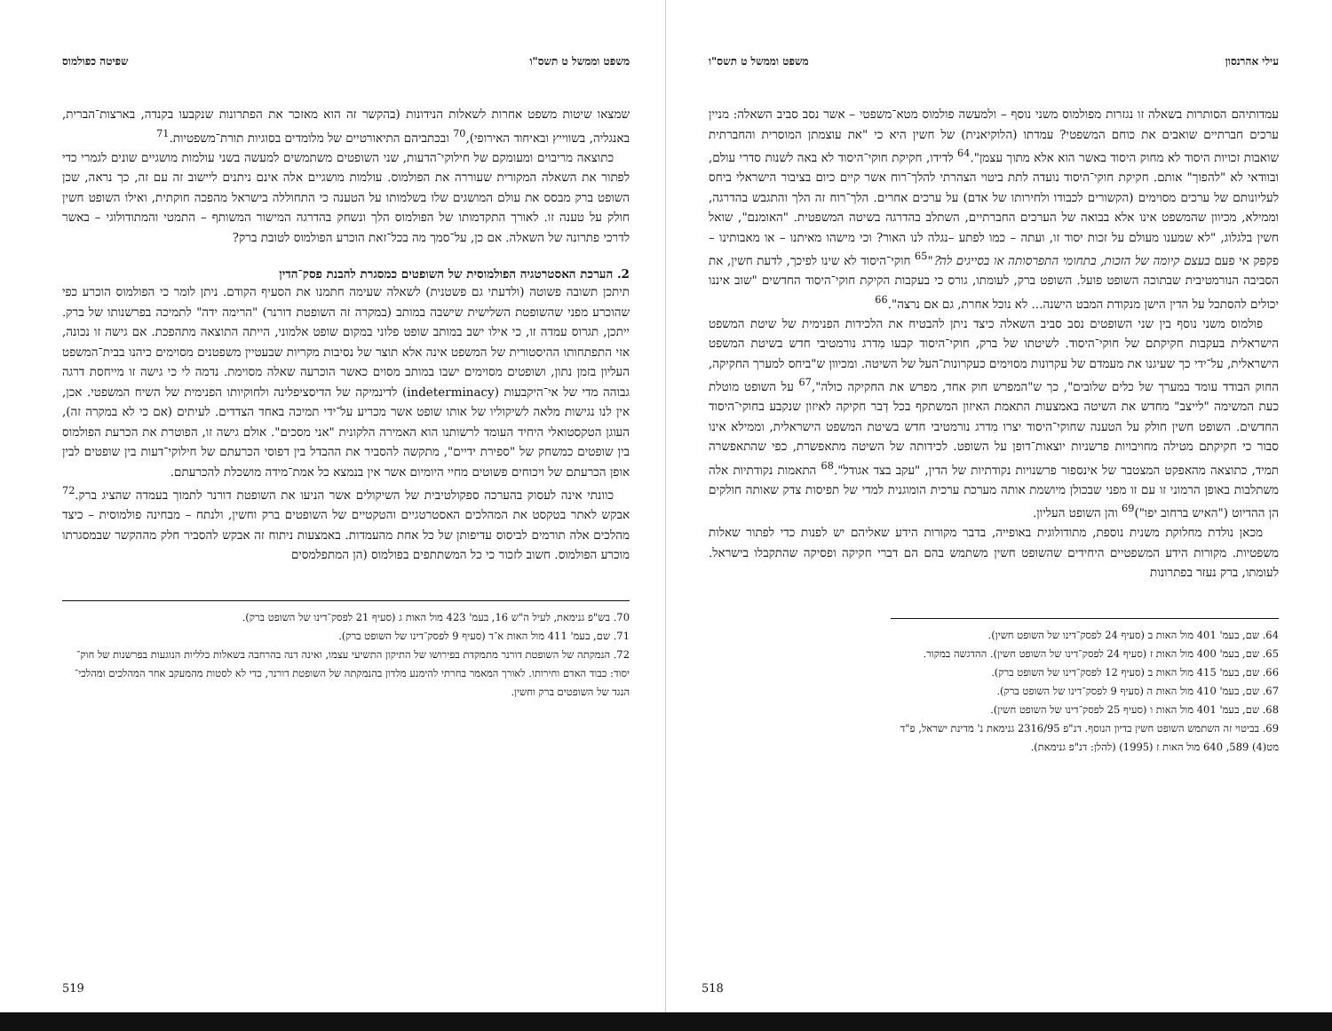עילי אהרנסון משפט וממשל ט תשס"ו
עמדותיהם הסותרות בשאלה זו נגזרות מפולמוס משני נוסף – ולמעשה פולמוס מטא־משפטי – אשר נסב סביב השאלה: מניין ערכים חברתיים שואבים את כוחם המשפטי? עמדתו (הלוקיאנית) של חשין היא כי "את עוצמתן המוסרית והחברתית שואבות זכויות היסוד לא מחוק היסוד באשר הוא אלא מתוך עצמן".<sup>64</sup> לדידו, חקיקת חוקי־היסוד לא באה לשנות סדרי עולם, ובוודאי לא "להפוך" אותם. חקיקת חוקי־היסוד נועדה לתת ביטוי הצהרתי להלך־רוח אשר קיים כיום בציבור הישראלי ביחס לעליונותם של ערכים מסוימים (הקשורים לכבודו ולחירותו של אדם) על ערכים אחרים. הלך־רוח זה הלך והתגבש בהדרגה, וממילא, מכיוון שהמשפט אינו אלא בבואה של הערכים החברתיים, השתלב בהדרגה בשיטה המשפטית. "האומנם", שואל חשין בלגלוג, "לא שמענו מעולם על זכות יסוד זו, ועתה – כמו לפתע –נגלה לנו האור? וכי מישהו מאיתנו – או מאבותינו – פקפק אי פעם בעצם קיומה של הזכות, בתחומי התפרסותה או בסייגים לה?"<sup>65</sup> חוקי־היסוד לא שינו לפיכך, לדעת חשין, את הסביבה הנורמטיבית שבתוכה השופט פועל. השופט ברק, לעומתו, גורס כי בעקבות הקיקת חוקי־היסוד החדשים "שוב איננו יכולים להסתכל על הדין הישן מנקודת המבט הישנה... לא נוכל אחרת, גם אם נרצה".<sup>66</sup>
פולמוס משני נוסף בין שני השופטים נסב סביב השאלה כיצד ניתן להבטיח את הלכידות הפנימית של שיטת המשפט הישראלית בעקבות חקיקתם של חוקי־היסוד. לשיטתו של ברק, חוקי־היסוד קבעו מִדרג נורמטיבי חדש בשיטת המשפט הישראלית, על־ידי כך שעיגנו את מעמדם של עקרונות מסוימים כעקרונות־העל של השיטה. ומכיוון ש"ביחס למערך החקיקה, החוק הבודד עומד במערך של כלים שלובים", כך ש"המפרש חוק אחד, מפרש את החקיקה כולה",<sup>67</sup> על השופט מוטלת כעת המשימה "לייצב" מחדש את השיטה באמצעות התאמת האיזון המשתקף בכל דְבר חקיקה לאיזון שנקבע בחוקי־היסוד החדשים. השופט חשין חולק על הטענה שחוקי־היסוד יצרו מִדרג נורמטיבי חדש בשיטת המשפט הישראלית, וממילא אינו סבור כי חקיקתם מטילה מחויבויות פרשניות יוצאות־דופן על השופט. לכידותה של השיטה מתאפשרת, כפי שהתאפשרה תמיד, כתוצאה מהאפקט המצטבר של אינספור פרשנויות נקודתיות של הדין, "עקב בצד אגודל".<sup>68</sup> התאמות נקודתיות אלה משתלבות באופן הרמוני זו עם זו מפני שבכולן מיושמת אותה מערכת ערכית הומוגנית למדי של תפיסות צדק שאותה חולקים הן ההדיוט ("האיש ברחוב יפו")<sup>69</sup> והן השופט העליון.
מכאן נולדת מחלוקת משנית נוספת, מתודולוגית באופייה, בדבר מקורות הידע שאליהם יש לפנות כדי לפתור שאלות משפטיות. מקורות הידע המשפטיים היחידים שהשופט חשין משתמש בהם הם דברי חקיקה ופסיקה שהתקבלו בישראל. לעומתו, ברק נעזר בפתרונות
64. שם, בעמ' 401 מול האות ב (סעיף 24 לפסק־דינו של השופט חשין).
65. שם, בעמ' 400 מול האות ז (סעיף 24 לפסק־דינו של השופט חשין). ההדגשה במקור.
66. שם, בעמ' 415 מול האות ב (סעיף 12 לפסק־דינו של השופט ברק).
67. שם, בעמ' 410 מול האות ה (סעיף 9 לפסק־דינו של השופט ברק).
68. שם, בעמ' 401 מול האות ו (סעיף 25 לפסק־דינו של השופט חשין).
69. בביטוי זה השתמש השופט חשין בדיון הנוסף. דנ"פ 2316/95 גנימאת נ' מדינת ישראל, פ"ד מט(4) 589, 640 מול האות ז (1995) (להלן: דנ"פ גנימאת).
518
משפט וממשל ט תשס"ו שפיטה כפולמוס
שמצאו שיטות משפט אחרות לשאלות הנידונות (בהקשר זה הוא מאזכר את הפתרונות שנקבעו בקנדה, בארצות־הברית, באנגליה, בשווייץ ובאיחוד האירופי),<sup>70</sup> ובכתביהם התיאורטיים של מלומדים בסוגיות תורת־משפטיות.<sup>71</sup>
כתוצאה מריבוים ומעומקם של חילוקי־הדעות, שני השופטים משתמשים למעשה בשני עולמות מושגיים שונים לגמרי כדי לפתור את השאלה המקורית שעוררה את הפולמוס. עולמות מושגיים אלה אינם ניתנים ליישוב זה עם זה, כך נראה, שכן השופט ברק מבסס את עולם המושגים שלו בשלמותו על הטענה כי התחוללה בישראל מהפכה חוקתית, ואילו השופט חשין חולק על טענה זו. לאורך התקדמותו של הפולמוס הלך ונשחק בהדרגה המישור המשותף – התמטי והמתודולוגי – באשר לדרכי פתרונה של השאלה. אם כן, על־סמך מה בכל־זאת הוכרע הפולמוס לטובת ברק?
2. הערכת האסטרטגיה הפולמוסית של השופטים כמסגרת להבנת פסק־הדין
תיתכן תשובה פשוטה (ולדעתי גם פשטנית) לשאלה שעימה חתמנו את הסעיף הקודם. ניתן לומר כי הפולמוס הוכרע כפי שהוכרע מפני שהשופטת השלישית שישבה במותב (במקרה זה השופטת דורנר) "הרימה ידה" לתמיכה בפרשנותו של ברק. ייתכן, תגרוס עמדה זו, כי אילו ישב במותב שופט פלוני במקום שופט אלמוני, הייתה התוצאה מתהפכת. אם גישה זו נכונה, אזי התפתחותו ההיסטורית של המשפט אינה אלא תוצר של נסיבות מקריות שבעטיין משפטנים מסוימים כיהנו בבית־המשפט העליון בזמן נתון, ושופטים מסוימים ישבו במותב מסוים כאשר הוכרעה שאלה מסוימת. נדמה לי כי גישה זו מייחסת דרגה גבוהה מדי של אי־היקבעות (indeterminacy) לדינמיקה של הדיסציפלינה ולחוקיותו הפנימית של השיח המשפטי. אכן, אין לנו נגישות מלאה לשיקוליו של אותו שופט אשר מכריע על־ידי תמיכה באחד הצדדים. לעיתים (אם כי לא במקרה זה), העוגן הטקסטואלי היחיד העומד לרשותנו הוא האמירה הלקונית "אני מסכים". אולם גישה זו, הפוטרת את הכרעת הפולמוס בין שופטים כמשחק של "ספירת ידיים", מתקשה להסביר את ההבדל בין דפוסי הכרעתם של חילוקי־דעות בין שופטים לבין אופן הכרעתם של ויכוחים פשוטים מחיי היומיום אשר אין בנמצא כל אמת־מידה מושכלת להכרעתם.
כוונתי אינה לעסוק בהערכה ספקולטיבית של השיקולים אשר הניעו את השופטת דורנר לתמוך בעמדה שהציג ברק.<sup>72</sup> אבקש לאתר בטקסט את המהלכים האסטרטגיים והטקטיים של השופטים ברק וחשין, ולנתח – מבחינה פולמוסית – כיצד מהלכים אלה תורמים לביסוס עדיפותן של כל אחת מהעמדות. באמצעות ניתוח זה אבקש להסביר חלק מההקשר שבמסגרתו מוכרע הפולמוס. חשוב לזכור כי כל המשתתפים בפולמוס (הן המתפלמסים
70. בש"פ גנימאת, לעיל ה"ש 16, בעמ' 423 מול האות ג (סעיף 21 לפסק־דינו של השופט ברק).
71. שם, בעמ' 411 מול האות א־ד (סעיף 9 לפסק־דינו של השופט ברק).
72. הנמקתה של השופטת דורנר מתמקדת בפירושו של התיקון התשיעי עצמו, ואינה דנה בהרחבה בשאלות כלליות הנוגעות בפרשנות של חוק־יסוד: כבוד האדם וחירותו. לאורך המאמר בחרתי להימנע מלדון בהנמקתה של השופטת דורנר, כדי לא לסטות מהמעקב אחר המהלכים ומהלכי־הנגד של השופטים ברק וחשין.
519